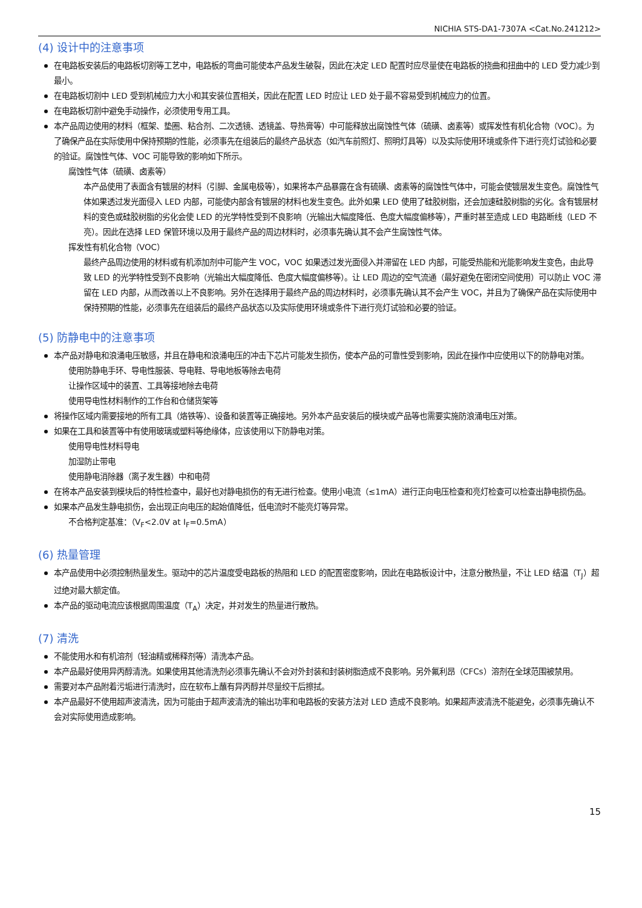NICHIA STS-DA1-7307A <Cat.No.241212>
(4) 设计中的注意事项
在电路板安装后的电路板切割等工艺中，电路板的弯曲可能使本产品发生破裂，因此在决定 LED 配置时应尽量使在电路板的挠曲和扭曲中的 LED 受力减少到最小。
在电路板切割中 LED 受到机械应力大小和其安装位置相关，因此在配置 LED 时应让 LED 处于最不容易受到机械应力的位置。
在电路板切割中避免手动操作，必须使用专用工具。
本产品周边使用的材料（框架、垫圈、粘合剂、二次透镜、透镜盖、导热膏等）中可能释放出腐蚀性气体（硫磺、卤素等）或挥发性有机化合物（VOC）。为了确保产品在实际使用中保持预期的性能，必须事先在组装后的最终产品状态（如汽车前照灯、照明灯具等）以及实际使用环境或条件下进行亮灯试验和必要的验证。腐蚀性气体、VOC 可能导致的影响如下所示。
腐蚀性气体（硫磺、卤素等）
本产品使用了表面含有镀层的材料（引脚、金属电极等），如果将本产品暴露在含有硫磺、卤素等的腐蚀性气体中，可能会使镀层发生变色。腐蚀性气体如果透过发光面侵入 LED 内部，可能使内部含有镀层的材料也发生变色。此外如果 LED 使用了硅胶树脂，还会加速硅胶树脂的劣化。含有镀层材料的变色或硅胶树脂的劣化会使 LED 的光学特性受到不良影响（光输出大幅度降低、色度大幅度偏移等），严重时甚至造成 LED 电路断线（LED 不亮）。因此在选择 LED 保管环境以及用于最终产品的周边材料时，必须事先确认其不会产生腐蚀性气体。
挥发性有机化合物（VOC）
最终产品周边使用的材料或有机添加剂中可能产生 VOC，VOC 如果透过发光面侵入并滞留在 LED 内部，可能受热能和光能影响发生变色，由此导致 LED 的光学特性受到不良影响（光输出大幅度降低、色度大幅度偏移等）。让 LED 周边的空气流通（最好避免在密闭空间使用）可以防止 VOC 滞留在 LED 内部，从而改善以上不良影响。另外在选择用于最终产品的周边材料时，必须事先确认其不会产生 VOC，并且为了确保产品在实际使用中保持预期的性能，必须事先在组装后的最终产品状态以及实际使用环境或条件下进行亮灯试验和必要的验证。
(5) 防静电中的注意事项
本产品对静电和浪涌电压敏感，并且在静电和浪涌电压的冲击下芯片可能发生损伤，使本产品的可靠性受到影响，因此在操作中应使用以下的防静电对策。
使用防静电手环、导电性服装、导电鞋、导电地板等除去电荷
让操作区域中的装置、工具等接地除去电荷
使用导电性材料制作的工作台和仓储货架等
将操作区域内需要接地的所有工具（烙铁等）、设备和装置等正确接地。另外本产品安装后的模块或产品等也需要实施防浪涌电压对策。
如果在工具和装置等中有使用玻璃或塑料等绝缘体，应该使用以下防静电对策。
使用导电性材料导电
加湿防止带电
使用静电消除器（离子发生器）中和电荷
在将本产品安装到模块后的特性检查中，最好也对静电损伤的有无进行检查。使用小电流（≤1mA）进行正向电压检查和亮灯检查可以检查出静电损伤品。
如果本产品发生静电损伤，会出现正向电压的起始值降低，低电流时不能亮灯等异常。
不合格判定基准：（V<sub>F</sub><2.0V at I<sub>F</sub>=0.5mA）
(6) 热量管理
本产品使用中必须控制热量发生。驱动中的芯片温度受电路板的热阻和 LED 的配置密度影响，因此在电路板设计中，注意分散热量，不让 LED 结温（T<sub>J</sub>）超过绝对最大额定值。
本产品的驱动电流应该根据周围温度（T<sub>A</sub>）决定，并对发生的热量进行散热。
(7) 清洗
不能使用水和有机溶剂（轻油精或稀释剂等）清洗本产品。
本产品最好使用异丙醇清洗。如果使用其他清洗剂必须事先确认不会对外封装和封装树脂造成不良影响。另外氟利昂（CFCs）溶剂在全球范围被禁用。
需要对本产品附着污垢进行清洗时，应在软布上蘸有异丙醇并尽量绞干后擦拭。
本产品最好不使用超声波清洗，因为可能由于超声波清洗的输出功率和电路板的安装方法对 LED 造成不良影响。如果超声波清洗不能避免，必须事先确认不会对实际使用造成影响。
15